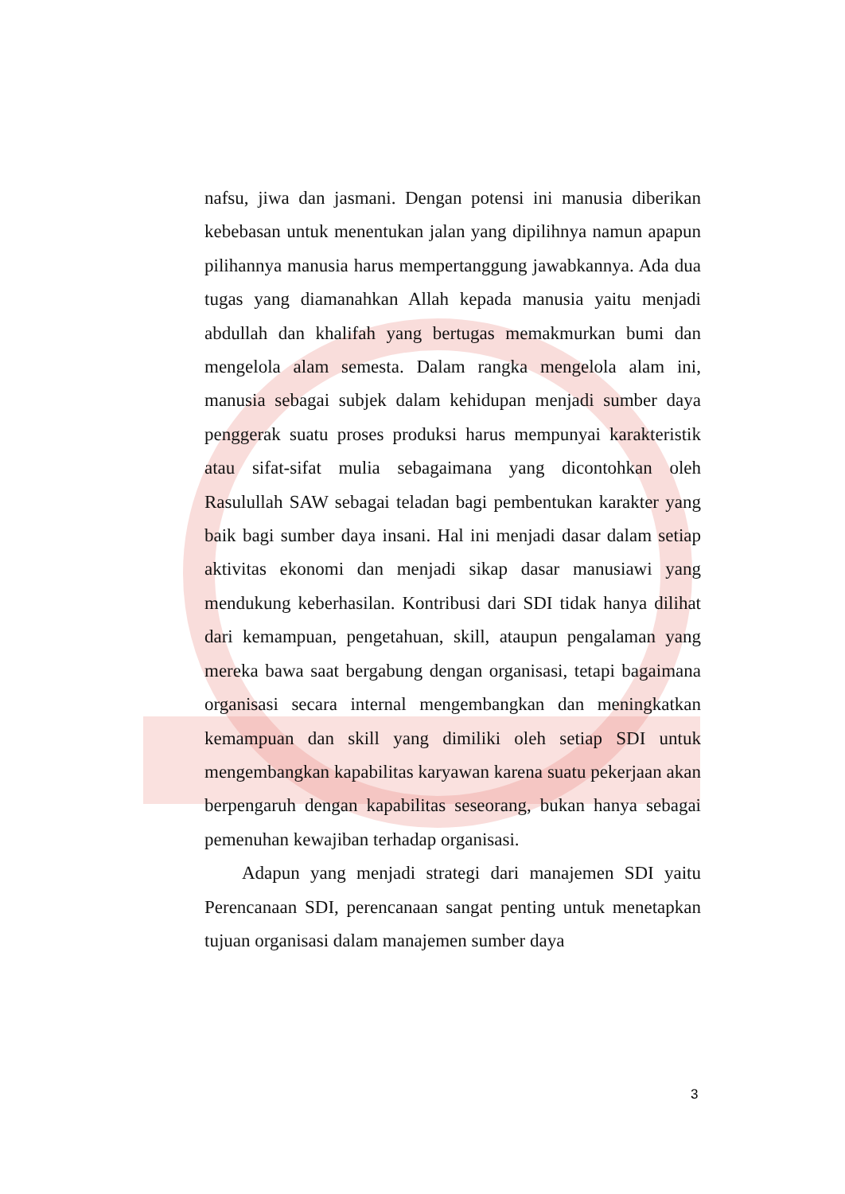nafsu, jiwa dan jasmani. Dengan potensi ini manusia diberikan kebebasan untuk menentukan jalan yang dipilihnya namun apapun pilihannya manusia harus mempertanggung jawabkannya. Ada dua tugas yang diamanahkan Allah kepada manusia yaitu menjadi abdullah dan khalifah yang bertugas memakmurkan bumi dan mengelola alam semesta. Dalam rangka mengelola alam ini, manusia sebagai subjek dalam kehidupan menjadi sumber daya penggerak suatu proses produksi harus mempunyai karakteristik atau sifat-sifat mulia sebagaimana yang dicontohkan oleh Rasulullah SAW sebagai teladan bagi pembentukan karakter yang baik bagi sumber daya insani. Hal ini menjadi dasar dalam setiap aktivitas ekonomi dan menjadi sikap dasar manusiawi yang mendukung keberhasilan. Kontribusi dari SDI tidak hanya dilihat dari kemampuan, pengetahuan, skill, ataupun pengalaman yang mereka bawa saat bergabung dengan organisasi, tetapi bagaimana organisasi secara internal mengembangkan dan meningkatkan kemampuan dan skill yang dimiliki oleh setiap SDI untuk mengembangkan kapabilitas karyawan karena suatu pekerjaan akan berpengaruh dengan kapabilitas seseorang, bukan hanya sebagai pemenuhan kewajiban terhadap organisasi.
Adapun yang menjadi strategi dari manajemen SDI yaitu Perencanaan SDI, perencanaan sangat penting untuk menetapkan tujuan organisasi dalam manajemen sumber daya
3